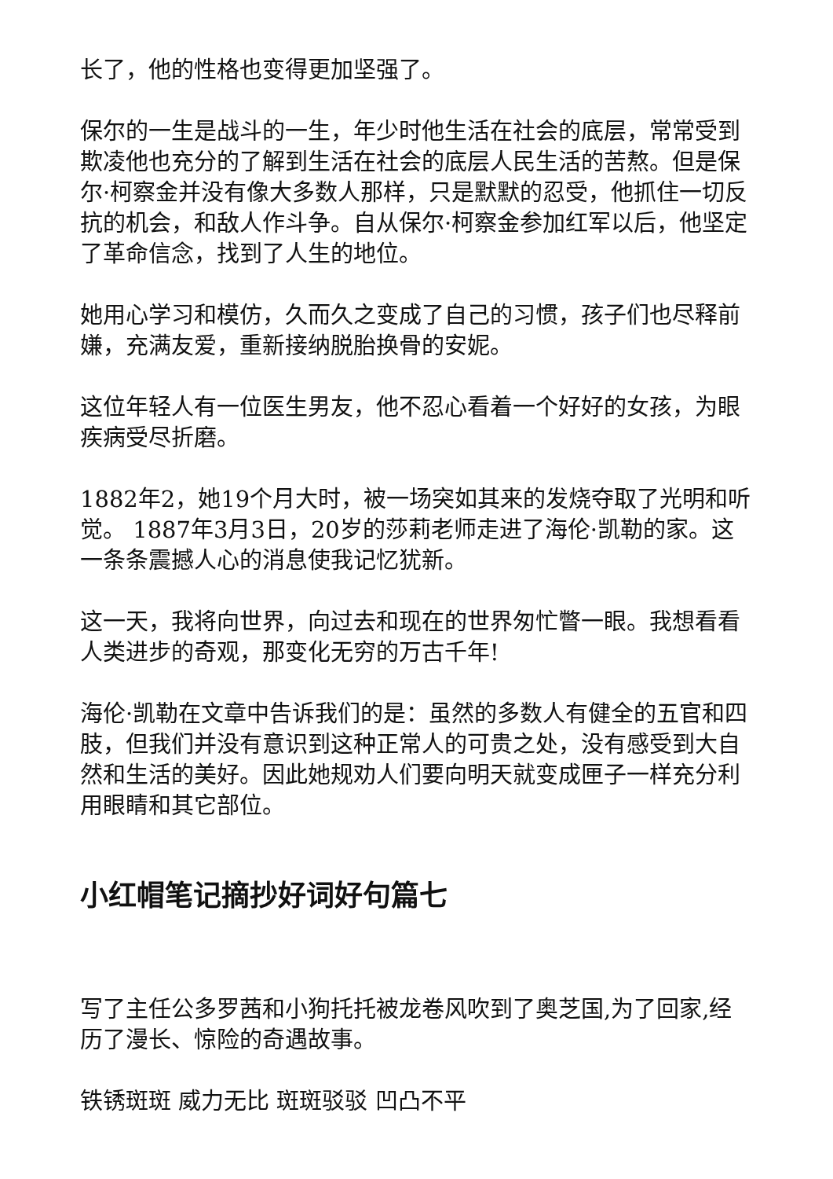长了，他的性格也变得更加坚强了。
保尔的一生是战斗的一生，年少时他生活在社会的底层，常常受到欺凌他也充分的了解到生活在社会的底层人民生活的苦熬。但是保尔·柯察金并没有像大多数人那样，只是默默的忍受，他抓住一切反抗的机会，和敌人作斗争。自从保尔·柯察金参加红军以后，他坚定了革命信念，找到了人生的地位。
她用心学习和模仿，久而久之变成了自己的习惯，孩子们也尽释前嫌，充满友爱，重新接纳脱胎换骨的安妮。
这位年轻人有一位医生男友，他不忍心看着一个好好的女孩，为眼疾病受尽折磨。
1882年2，她19个月大时，被一场突如其来的发烧夺取了光明和听觉。 1887年3月3日，20岁的莎莉老师走进了海伦·凯勒的家。这一条条震撼人心的消息使我记忆犹新。
这一天，我将向世界，向过去和现在的世界匆忙瞥一眼。我想看看人类进步的奇观，那变化无穷的万古千年!
海伦·凯勒在文章中告诉我们的是：虽然的多数人有健全的五官和四肢，但我们并没有意识到这种正常人的可贵之处，没有感受到大自然和生活的美好。因此她规劝人们要向明天就变成匣子一样充分利用眼睛和其它部位。
小红帽笔记摘抄好词好句篇七
写了主任公多罗茜和小狗托托被龙卷风吹到了奥芝国,为了回家,经历了漫长、惊险的奇遇故事。
铁锈斑斑 威力无比 斑斑驳驳 凹凸不平